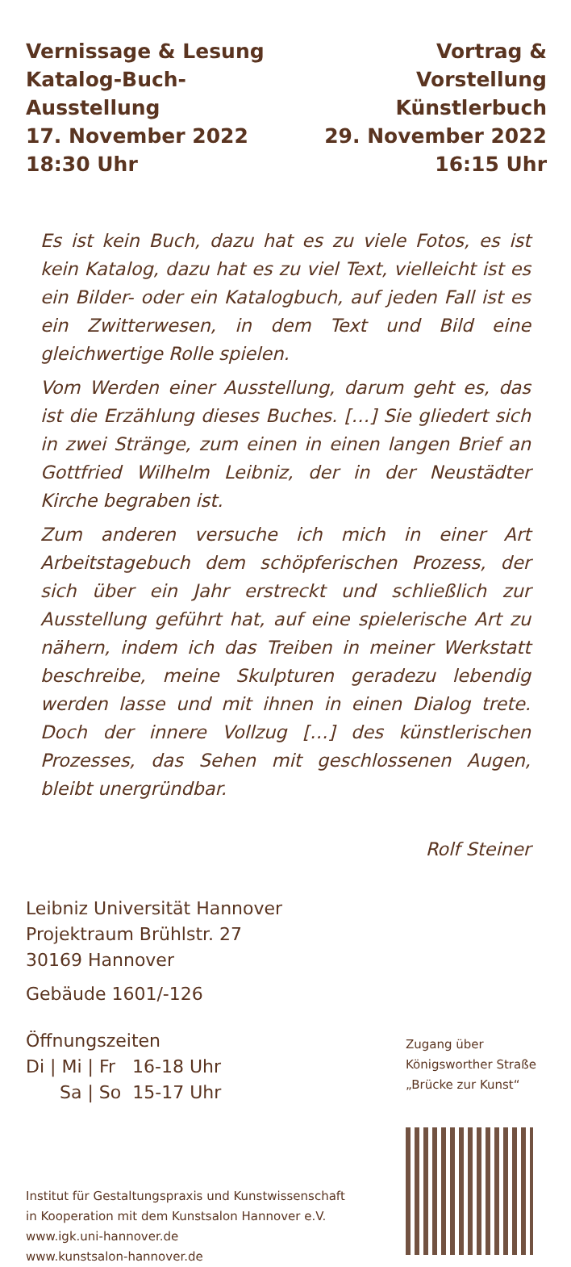Vernissage & Lesung
Katalog-Buch-Ausstellung
17. November 2022
18:30 Uhr
Vortrag & Vorstellung
Künstlerbuch
29. November 2022
16:15 Uhr
Es ist kein Buch, dazu hat es zu viele Fotos, es ist kein Katalog, dazu hat es zu viel Text, vielleicht ist es ein Bilder- oder ein Katalogbuch, auf jeden Fall ist es ein Zwitterwesen, in dem Text und Bild eine gleichwertige Rolle spielen.
Vom Werden einer Ausstellung, darum geht es, das ist die Erzählung dieses Buches. […] Sie gliedert sich in zwei Stränge, zum einen in einen langen Brief an Gottfried Wilhelm Leibniz, der in der Neustädter Kirche begraben ist.
Zum anderen versuche ich mich in einer Art Arbeitstagebuch dem schöpferischen Prozess, der sich über ein Jahr erstreckt und schließlich zur Ausstellung geführt hat, auf eine spielerische Art zu nähern, indem ich das Treiben in meiner Werkstatt beschreibe, meine Skulpturen geradezu lebendig werden lasse und mit ihnen in einen Dialog trete. Doch der innere Vollzug […] des künstlerischen Prozesses, das Sehen mit geschlossenen Augen, bleibt unergründbar.
Rolf Steiner
Leibniz Universität Hannover
Projektraum Brühlstr. 27
30169 Hannover
Gebäude 1601/-126
Öffnungszeiten
Di | Mi | Fr 16-18 Uhr
Sa | So 15-17 Uhr
Institut für Gestaltungspraxis und Kunstwissenschaft
in Kooperation mit dem Kunstsalon Hannover e.V.
www.igk.uni-hannover.de
www.kunstsalon-hannover.de
Zugang über
Königsworther Straße
„Brücke zur Kunst“